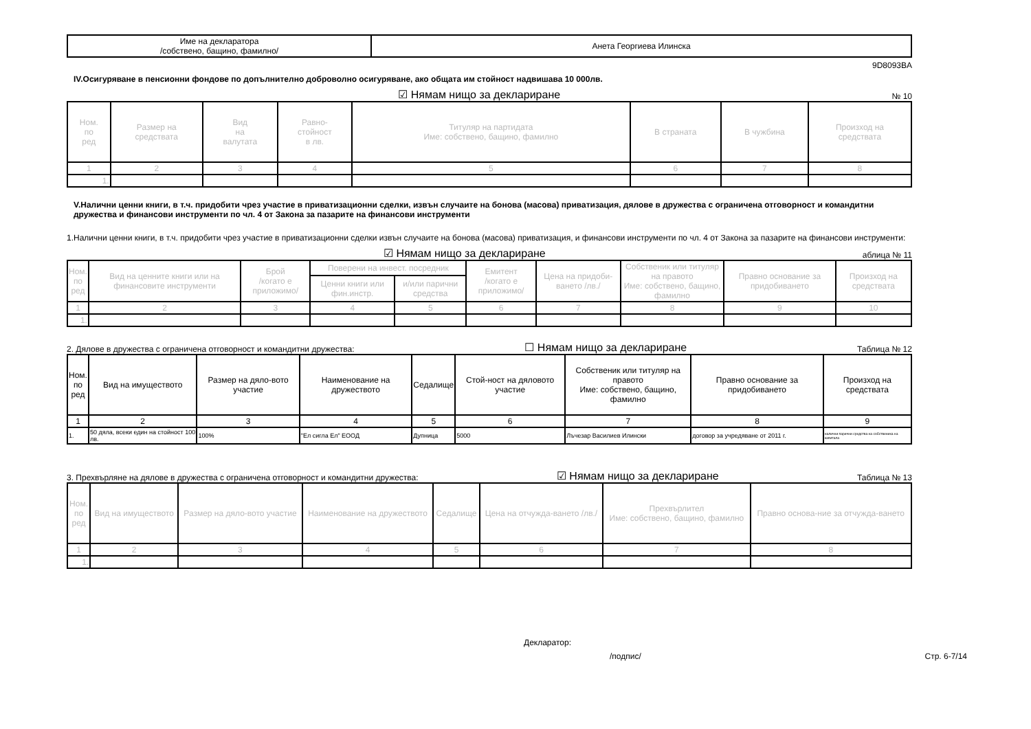| Име на декларатора /собствено, бащино, фамилно/ | Анета Георгиева Илинска |
9D8093BA
IV.Осигуряване в пенсионни фондове по допълнително доброволно осигуряване, ако общата им стойност надвишава 10 000лв.
☑ Нямам нищо за деклариране № 10
| Ном. по ред | Размер на средствата | Вид на валутата | Равно- стойност в лв. | Титуляр на партидата Име: собствено, бащино, фамилно | В страната | В чужбина | Произход на средствата |
| --- | --- | --- | --- | --- | --- | --- | --- |
| 1 | 2 | 3 | 4 | 5 | 6 | 7 | 8 |
| 1. | | | | | | | |
V.Налични ценни книги, в т.ч. придобити чрез участие в приватизационни сделки, извън случаите на бонова (масова) приватизация, дялове в дружества с ограничена отговорност и командитни дружества и финансови инструменти по чл. 4 от Закона за пазарите на финансови инструменти
1.Налични ценни книги, в т.ч. придобити чрез участие в приватизационни сделки извън случаите на бонова (масова) приватизация, и финансови инструменти по чл. 4 от Закона за пазарите на финансови инструменти:
☑ Нямам нищо за деклариране аблица № 11
| Ном. по ред | Вид на ценните книги или на финансовите инструменти | Брой /когато е приложимо/ | Поверени на инвест. посредник | | Емитент /когато е приложимо/ | Цена на придоби-ването /лв./ | Собственик или титуляр на правото Име: собствено, бащино, фамилно | Правно основание за придобиването | Произход на средствата |
| --- | --- | --- | --- | --- | --- | --- | --- | --- | --- |
| | | | Ценни книги или фин.инстр. | и/или парични средства | | | | | |
| 1 | 2 | 3 | 4 | 5 | 6 | 7 | 8 | 9 | 10 |
| 1. | | | | | | | | | |
2. Дялове в дружества с ограничена отговорност и командитни дружества: ☐ Нямам нищо за деклариране Таблица № 12
| Ном. по ред | Вид на имуществото | Размер на дяло-вото участие | Наименование на дружеството | Седалище | Стой-ност на дяловото участие | Собственик или титуляр на правото Име: собствено, бащино, фамилно | Правно основание за придобиването | Произход на средствата |
| --- | --- | --- | --- | --- | --- | --- | --- | --- |
| 1 | 2 | 3 | 4 | 5 | 6 | 7 | 8 | 9 |
| 1. | 50 дяла, всеки един на стойност 100 лв. | 100% | "Ел сигла Ел" ЕООД | Дупница | 5000 | Лъчезар Василиев Илински | договор за учредяване от 2011 г. | налични парични средства на собственика на капитала |
3. Прехвърляне на дялове в дружества с ограничена отговорност и командитни дружества: ☑ Нямам нищо за деклариране Таблица № 13
| Ном. по ред | Вид на имуществото | Размер на дяло-вото участие | Наименование на дружеството | Седалище | Цена на отчужда-ването /лв./ | Прехвърлител Име: собствено, бащино, фамилно | Правно основа-ние за отчужда-ването |
| --- | --- | --- | --- | --- | --- | --- | --- |
| 1 | 2 | 3 | 4 | 5 | 6 | 7 | 8 |
| 1. | | | | | | | |
Декларатор:
/подпис/ Стр. 6-7/14